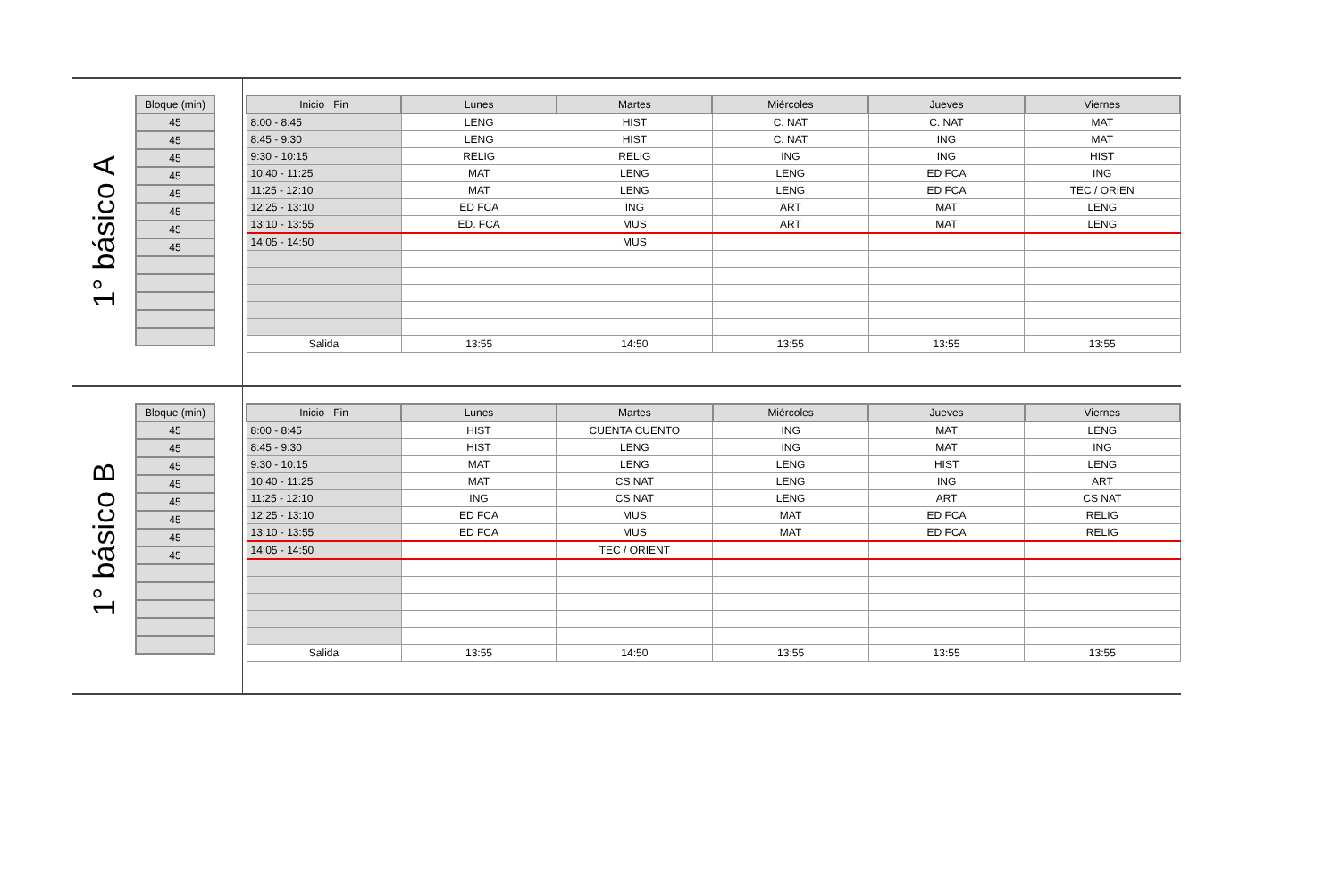1° básico A
| Bloque (min) |
| --- |
| 45 |
| 45 |
| 45 |
| 45 |
| 45 |
| 45 |
| 45 |
| 45 |
| Inicio Fin | Lunes | Martes | Miércoles | Jueves | Viernes |
| --- | --- | --- | --- | --- | --- |
| 8:00 - 8:45 | LENG | HIST | C. NAT | C. NAT | MAT |
| 8:45 - 9:30 | LENG | HIST | C. NAT | ING | MAT |
| 9:30 - 10:15 | RELIG | RELIG | ING | ING | HIST |
| 10:40 - 11:25 | MAT | LENG | LENG | ED FCA | ING |
| 11:25 - 12:10 | MAT | LENG | LENG | ED FCA | TEC / ORIEN |
| 12:25 - 13:10 | ED FCA | ING | ART | MAT | LENG |
| 13:10 - 13:55 | ED. FCA | MUS | ART | MAT | LENG |
| 14:05 - 14:50 | | MUS | | | |
| Salida | 13:55 | 14:50 | 13:55 | 13:55 | 13:55 |
1° básico B
| Bloque (min) |
| --- |
| 45 |
| 45 |
| 45 |
| 45 |
| 45 |
| 45 |
| 45 |
| 45 |
| Inicio Fin | Lunes | Martes | Miércoles | Jueves | Viernes |
| --- | --- | --- | --- | --- | --- |
| 8:00 - 8:45 | HIST | CUENTA CUENTO | ING | MAT | LENG |
| 8:45 - 9:30 | HIST | LENG | ING | MAT | ING |
| 9:30 - 10:15 | MAT | LENG | LENG | HIST | LENG |
| 10:40 - 11:25 | MAT | CS NAT | LENG | ING | ART |
| 11:25 - 12:10 | ING | CS NAT | LENG | ART | CS NAT |
| 12:25 - 13:10 | ED FCA | MUS | MAT | ED FCA | RELIG |
| 13:10 - 13:55 | ED FCA | MUS | MAT | ED FCA | RELIG |
| 14:05 - 14:50 | | TEC / ORIENT | | | |
| Salida | 13:55 | 14:50 | 13:55 | 13:55 | 13:55 |